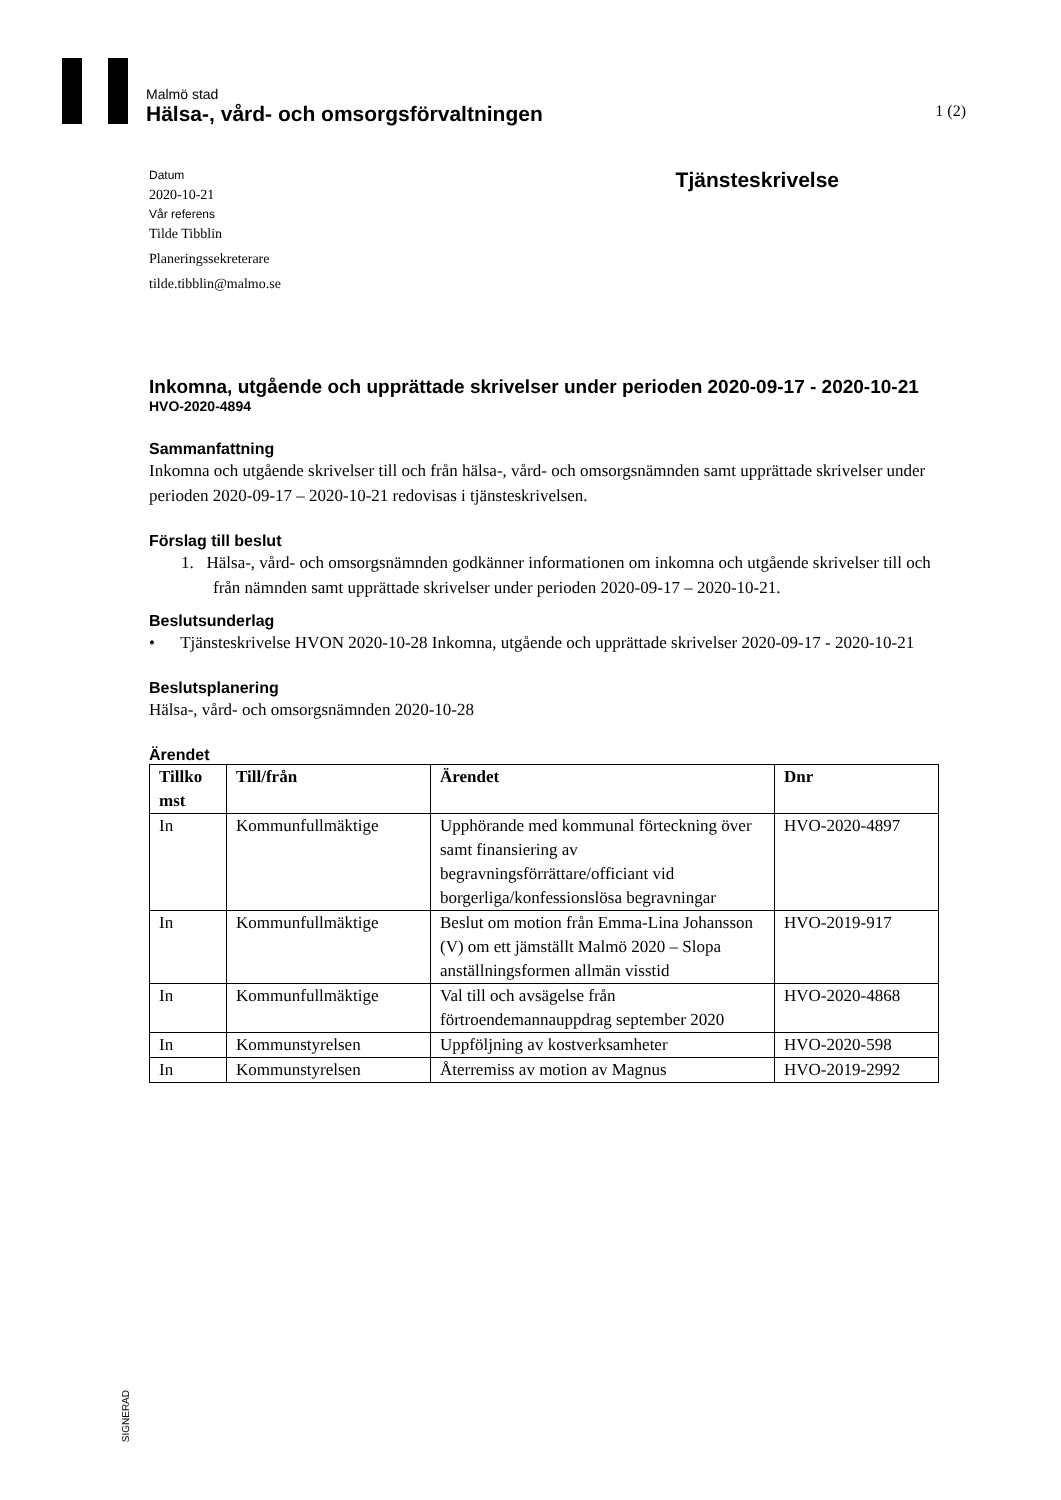Malmö stad
Hälsa-, vård- och omsorgsförvaltningen 1 (2)
Datum
2020-10-21
Vår referens
Tilde Tibblin
Planeringssekreterare
tilde.tibblin@malmo.se
Tjänsteskrivelse
Inkomna, utgående och upprättade skrivelser under perioden 2020-09-17 - 2020-10-21
HVO-2020-4894
Sammanfattning
Inkomna och utgående skrivelser till och från hälsa-, vård- och omsorgsnämnden samt upprättade skrivelser under perioden 2020-09-17 – 2020-10-21 redovisas i tjänsteskrivelsen.
Förslag till beslut
1. Hälsa-, vård- och omsorgsnämnden godkänner informationen om inkomna och utgående skrivelser till och från nämnden samt upprättade skrivelser under perioden 2020-09-17 – 2020-10-21.
Beslutsunderlag
• Tjänsteskrivelse HVON 2020-10-28 Inkomna, utgående och upprättade skrivelser 2020-09-17 - 2020-10-21
Beslutsplanering
Hälsa-, vård- och omsorgsnämnden 2020-10-28
Ärendet
| Tillko mst | Till/från | Ärendet | Dnr |
| --- | --- | --- | --- |
| In | Kommunfullmäktige | Upphörande med kommunal förteckning över samt finansiering av begravningsförrättare/officiant vid borgerliga/konfessionslösa begravningar | HVO-2020-4897 |
| In | Kommunfullmäktige | Beslut om motion från Emma-Lina Johansson (V) om ett jämställt Malmö 2020 – Slopa anställningsformen allmän visstid | HVO-2019-917 |
| In | Kommunfullmäktige | Val till och avsägelse från förtroendemannauppdrag september 2020 | HVO-2020-4868 |
| In | Kommunstyrelsen | Uppföljning av kostverksamheter | HVO-2020-598 |
| In | Kommunstyrelsen | Återremiss av motion av Magnus | HVO-2019-2992 |
SIGNERAD